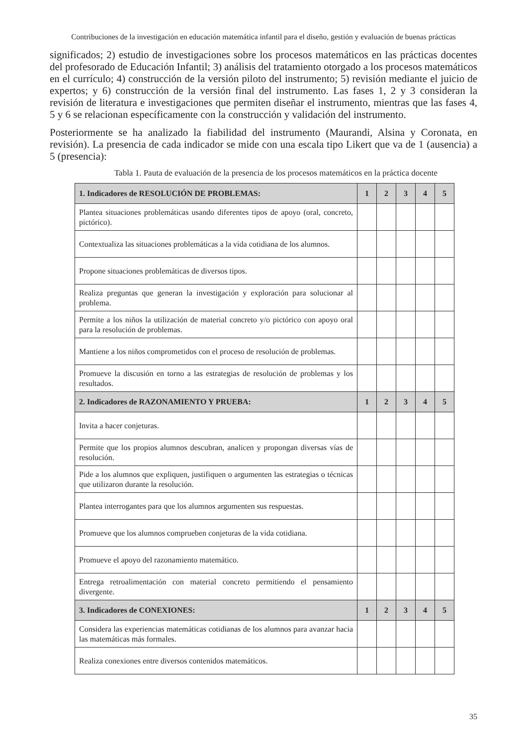Contribuciones de la investigación en educación matemática infantil para el diseño, gestión y evaluación de buenas prácticas
significados; 2) estudio de investigaciones sobre los procesos matemáticos en las prácticas docentes del profesorado de Educación Infantil; 3) análisis del tratamiento otorgado a los procesos matemáticos en el currículo; 4) construcción de la versión piloto del instrumento; 5) revisión mediante el juicio de expertos; y 6) construcción de la versión final del instrumento. Las fases 1, 2 y 3 consideran la revisión de literatura e investigaciones que permiten diseñar el instrumento, mientras que las fases 4, 5 y 6 se relacionan específicamente con la construcción y validación del instrumento.
Posteriormente se ha analizado la fiabilidad del instrumento (Maurandi, Alsina y Coronata, en revisión). La presencia de cada indicador se mide con una escala tipo Likert que va de 1 (ausencia) a 5 (presencia):
Tabla 1. Pauta de evaluación de la presencia de los procesos matemáticos en la práctica docente
| 1. Indicadores de RESOLUCIÓN DE PROBLEMAS: | 1 | 2 | 3 | 4 | 5 |
| Plantea situaciones problemáticas usando diferentes tipos de apoyo (oral, concreto, pictórico). | | | | | |
| Contextualiza las situaciones problemáticas a la vida cotidiana de los alumnos. | | | | | |
| Propone situaciones problemáticas de diversos tipos. | | | | | |
| Realiza preguntas que generan la investigación y exploración para solucionar al problema. | | | | | |
| Permite a los niños la utilización de material concreto y/o pictórico con apoyo oral para la resolución de problemas. | | | | | |
| Mantiene a los niños comprometidos con el proceso de resolución de problemas. | | | | | |
| Promueve la discusión en torno a las estrategias de resolución de problemas y los resultados. | | | | | |
| 2. Indicadores de RAZONAMIENTO Y PRUEBA: | 1 | 2 | 3 | 4 | 5 |
| Invita a hacer conjeturas. | | | | | |
| Permite que los propios alumnos descubran, analicen y propongan diversas vías de resolución. | | | | | |
| Pide a los alumnos que expliquen, justifiquen o argumenten las estrategias o técnicas que utilizaron durante la resolución. | | | | | |
| Plantea interrogantes para que los alumnos argumenten sus respuestas. | | | | | |
| Promueve que los alumnos comprueben conjeturas de la vida cotidiana. | | | | | |
| Promueve el apoyo del razonamiento matemático. | | | | | |
| Entrega retroalimentación con material concreto permitiendo el pensamiento divergente. | | | | | |
| 3. Indicadores de CONEXIONES: | 1 | 2 | 3 | 4 | 5 |
| Considera las experiencias matemáticas cotidianas de los alumnos para avanzar hacia las matemáticas más formales. | | | | | |
| Realiza conexiones entre diversos contenidos matemáticos. | | | | | |
35